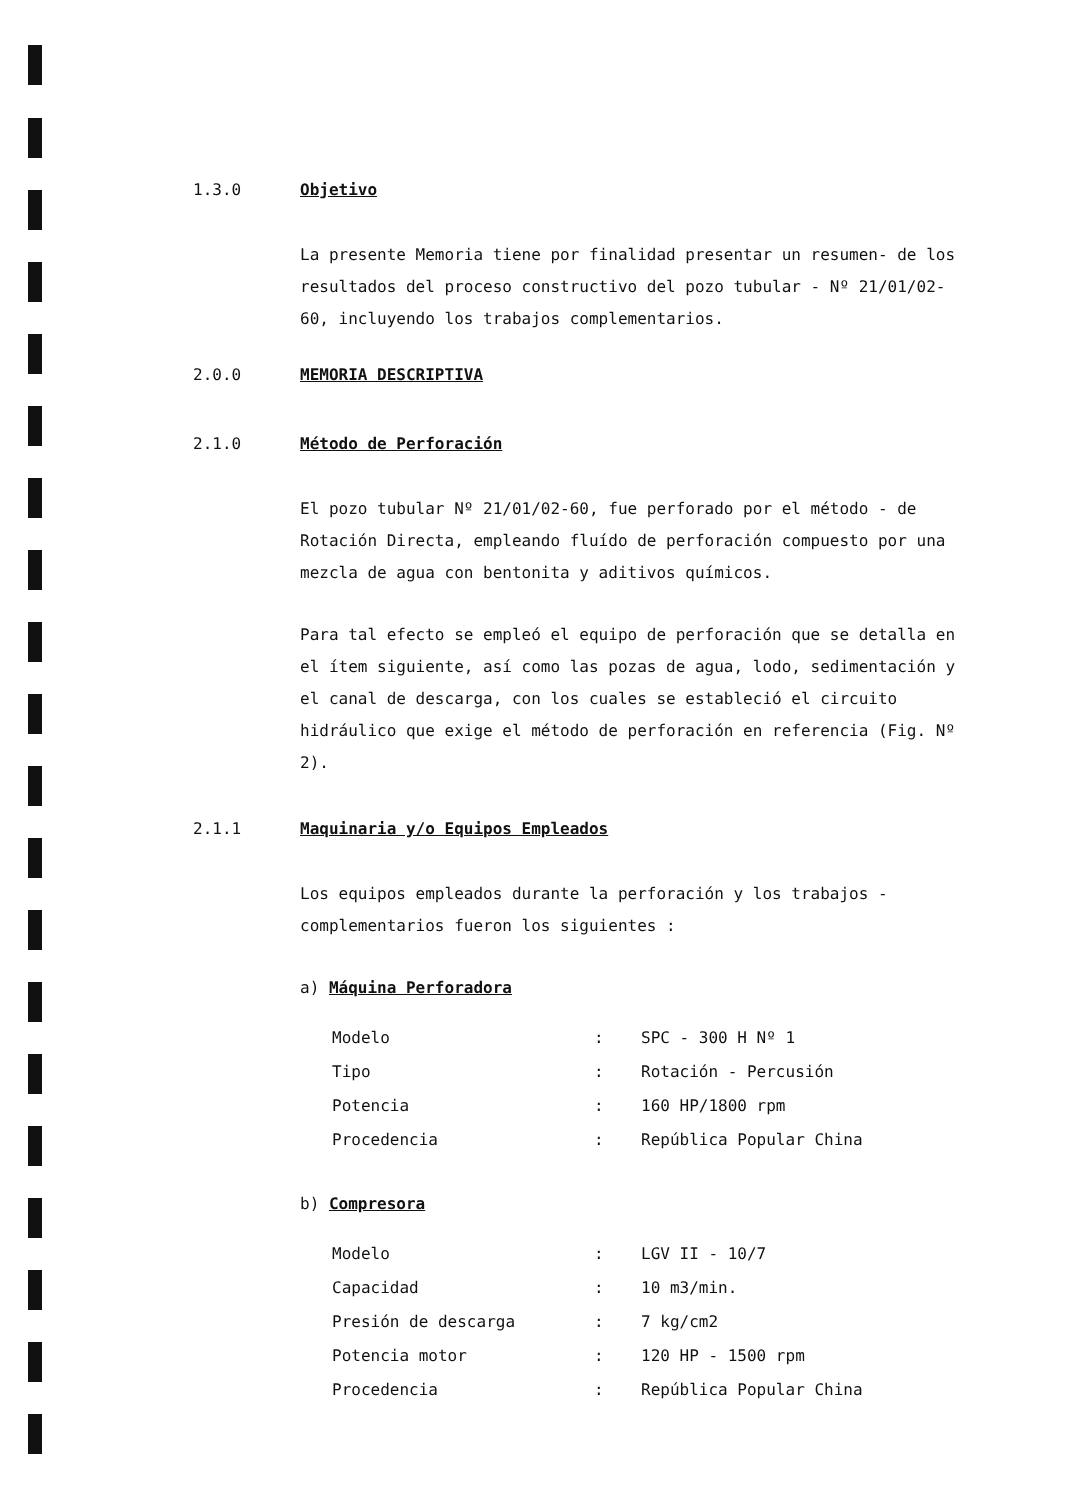1.3.0 Objetivo
La presente Memoria tiene por finalidad presentar un resumen- de los resultados del proceso constructivo del pozo tubular - Nº 21/01/02-60, incluyendo los trabajos complementarios.
2.0.0 MEMORIA DESCRIPTIVA
2.1.0 Método de Perforación
El pozo tubular Nº 21/01/02-60, fue perforado por el método - de Rotación Directa, empleando fluído de perforación compuesto por una mezcla de agua con bentonita y aditivos químicos.
Para tal efecto se empleó el equipo de perforación que se detalla en el ítem siguiente, así como las pozas de agua, lodo, sedimentación y el canal de descarga, con los cuales se estableció el circuito hidráulico que exige el método de perforación en referencia (Fig. Nº 2).
2.1.1 Maquinaria y/o Equipos Empleados
Los equipos empleados durante la perforación y los trabajos - complementarios fueron los siguientes :
a) Máquina Perforadora
| Modelo | : | SPC - 300 H Nº 1 |
| Tipo | : | Rotación - Percusión |
| Potencia | : | 160 HP/1800 rpm |
| Procedencia | : | República Popular China |
b) Compresora
| Modelo | : | LGV II - 10/7 |
| Capacidad | : | 10 m3/min. |
| Presión de descarga | : | 7 kg/cm2 |
| Potencia motor | : | 120 HP - 1500 rpm |
| Procedencia | : | República Popular China |